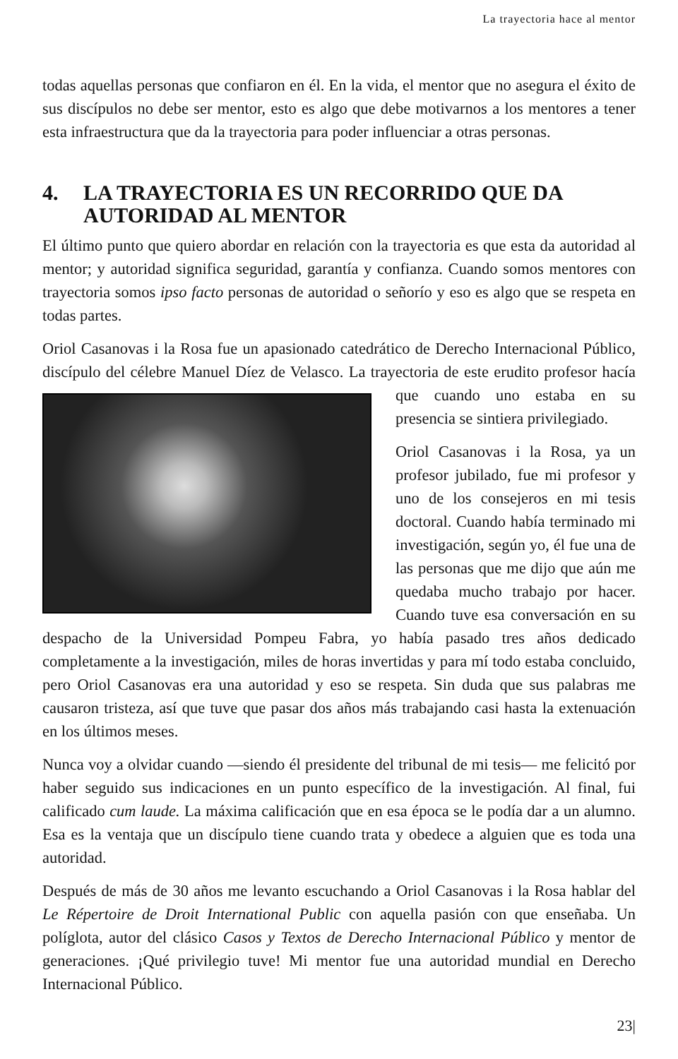La trayectoria hace al mentor
todas aquellas personas que confiaron en él. En la vida, el mentor que no asegura el éxito de sus discípulos no debe ser mentor, esto es algo que debe motivarnos a los mentores a tener esta infraestructura que da la trayectoria para poder influenciar a otras personas.
4. LA TRAYECTORIA ES UN RECORRIDO QUE DA AUTORIDAD AL MENTOR
El último punto que quiero abordar en relación con la trayectoria es que esta da autoridad al mentor; y autoridad significa seguridad, garantía y confianza. Cuando somos mentores con trayectoria somos ipso facto personas de autoridad o señorío y eso es algo que se respeta en todas partes.
Oriol Casanovas i la Rosa fue un apasionado catedrático de Derecho Internacional Público, discípulo del célebre Manuel Díez de Velasco. La trayectoria de este erudito profesor hacía que cuando uno estaba en su presencia se sintiera privilegiado.
Oriol Casanovas i la Rosa, ya un profesor jubilado, fue mi profesor y uno de los consejeros en mi tesis doctoral. Cuando había terminado mi investigación, según yo, él fue una de las personas que me dijo que aún me quedaba mucho trabajo por hacer. Cuando tuve esa conversación en su despacho de la Universidad Pompeu Fabra, yo había pasado tres años dedicado completamente a la investigación, miles de horas invertidas y para mí todo estaba concluido, pero Oriol Casanovas era una autoridad y eso se respeta. Sin duda que sus palabras me causaron tristeza, así que tuve que pasar dos años más trabajando casi hasta la extenuación en los últimos meses.
Nunca voy a olvidar cuando —siendo él presidente del tribunal de mi tesis— me felicitó por haber seguido sus indicaciones en un punto específico de la investigación. Al final, fui calificado cum laude. La máxima calificación que en esa época se le podía dar a un alumno. Esa es la ventaja que un discípulo tiene cuando trata y obedece a alguien que es toda una autoridad.
Después de más de 30 años me levanto escuchando a Oriol Casanovas i la Rosa hablar del Le Répertoire de Droit International Public con aquella pasión con que enseñaba. Un políglota, autor del clásico Casos y Textos de Derecho Internacional Público y mentor de generaciones. ¡Qué privilegio tuve! Mi mentor fue una autoridad mundial en Derecho Internacional Público.
23|